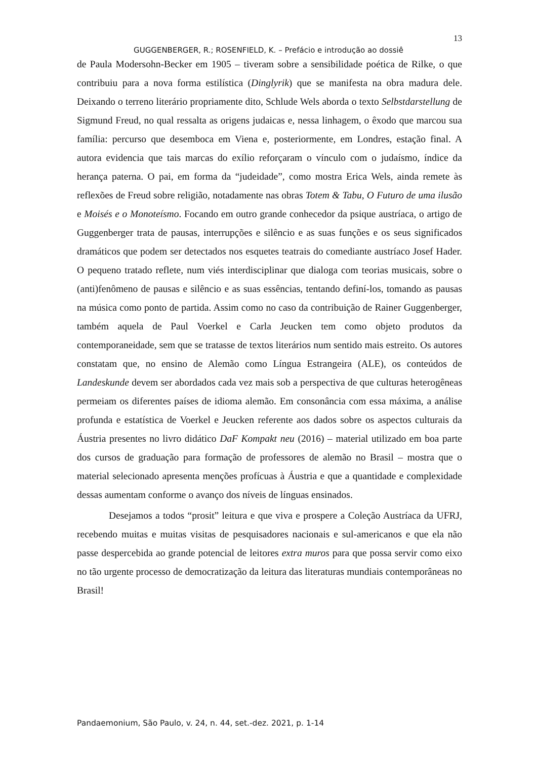13
GUGGENBERGER, R.; ROSENFIELD, K. – Prefácio e introdução ao dossiê
de Paula Modersohn-Becker em 1905 – tiveram sobre a sensibilidade poética de Rilke, o que contribuiu para a nova forma estilística (Dinglyrik) que se manifesta na obra madura dele. Deixando o terreno literário propriamente dito, Schlude Wels aborda o texto Selbstdarstellung de Sigmund Freud, no qual ressalta as origens judaicas e, nessa linhagem, o êxodo que marcou sua família: percurso que desemboca em Viena e, posteriormente, em Londres, estação final. A autora evidencia que tais marcas do exílio reforçaram o vínculo com o judaísmo, índice da herança paterna. O pai, em forma da “judeidade”, como mostra Erica Wels, ainda remete às reflexões de Freud sobre religião, notadamente nas obras Totem & Tabu, O Futuro de uma ilusão e Moisés e o Monoteísmo. Focando em outro grande conhecedor da psique austríaca, o artigo de Guggenberger trata de pausas, interrupções e silêncio e as suas funções e os seus significados dramáticos que podem ser detectados nos esquetes teatrais do comediante austríaco Josef Hader. O pequeno tratado reflete, num viés interdisciplinar que dialoga com teorias musicais, sobre o (anti)fenômeno de pausas e silêncio e as suas essências, tentando definí-los, tomando as pausas na música como ponto de partida. Assim como no caso da contribuição de Rainer Guggenberger, também aquela de Paul Voerkel e Carla Jeucken tem como objeto produtos da contemporaneidade, sem que se tratasse de textos literários num sentido mais estreito. Os autores constatam que, no ensino de Alemão como Língua Estrangeira (ALE), os conteúdos de Landeskunde devem ser abordados cada vez mais sob a perspectiva de que culturas heterogêneas permeiam os diferentes países de idioma alemão. Em consonância com essa máxima, a análise profunda e estatística de Voerkel e Jeucken referente aos dados sobre os aspectos culturais da Áustria presentes no livro didático DaF Kompakt neu (2016) – material utilizado em boa parte dos cursos de graduação para formação de professores de alemão no Brasil – mostra que o material selecionado apresenta menções profícuas à Áustria e que a quantidade e complexidade dessas aumentam conforme o avanço dos níveis de línguas ensinados.
Desejamos a todos “prosit” leitura e que viva e prospere a Coleção Austríaca da UFRJ, recebendo muitas e muitas visitas de pesquisadores nacionais e sul-americanos e que ela não passe despercebida ao grande potencial de leitores extra muros para que possa servir como eixo no tão urgente processo de democratização da leitura das literaturas mundiais contemporâneas no Brasil!
Pandaemonium, São Paulo, v. 24, n. 44, set.-dez. 2021, p. 1-14